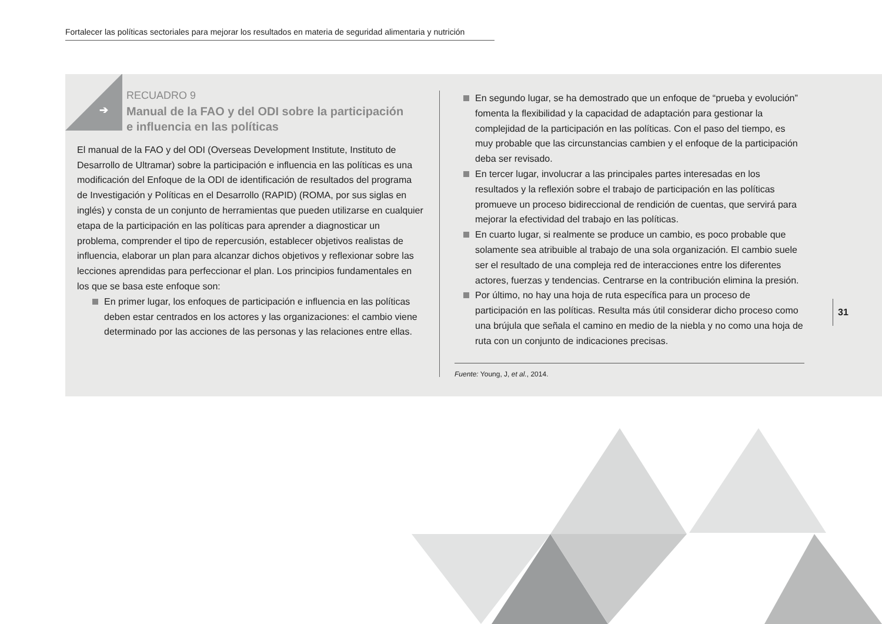Fortalecer las políticas sectoriales para mejorar los resultados en materia de seguridad alimentaria y nutrición
➔
RECUADRO 9
Manual de la FAO y del ODI sobre la participación e influencia en las políticas
El manual de la FAO y del ODI (Overseas Development Institute, Instituto de Desarrollo de Ultramar) sobre la participación e influencia en las políticas es una modificación del Enfoque de la ODI de identificación de resultados del programa de Investigación y Políticas en el Desarrollo (RAPID) (ROMA, por sus siglas en inglés) y consta de un conjunto de herramientas que pueden utilizarse en cualquier etapa de la participación en las políticas para aprender a diagnosticar un problema, comprender el tipo de repercusión, establecer objetivos realistas de influencia, elaborar un plan para alcanzar dichos objetivos y reflexionar sobre las lecciones aprendidas para perfeccionar el plan. Los principios fundamentales en los que se basa este enfoque son:
En primer lugar, los enfoques de participación e influencia en las políticas deben estar centrados en los actores y las organizaciones: el cambio viene determinado por las acciones de las personas y las relaciones entre ellas.
En segundo lugar, se ha demostrado que un enfoque de “prueba y evolución” fomenta la flexibilidad y la capacidad de adaptación para gestionar la complejidad de la participación en las políticas. Con el paso del tiempo, es muy probable que las circunstancias cambien y el enfoque de la participación deba ser revisado.
En tercer lugar, involucrar a las principales partes interesadas en los resultados y la reflexión sobre el trabajo de participación en las políticas promueve un proceso bidireccional de rendición de cuentas, que servirá para mejorar la efectividad del trabajo en las políticas.
En cuarto lugar, si realmente se produce un cambio, es poco probable que solamente sea atribuible al trabajo de una sola organización. El cambio suele ser el resultado de una compleja red de interacciones entre los diferentes actores, fuerzas y tendencias. Centrarse en la contribución elimina la presión.
Por último, no hay una hoja de ruta específica para un proceso de participación en las políticas. Resulta más útil considerar dicho proceso como una brújula que señala el camino en medio de la niebla y no como una hoja de ruta con un conjunto de indicaciones precisas.
Fuente: Young, J, et al., 2014.
31